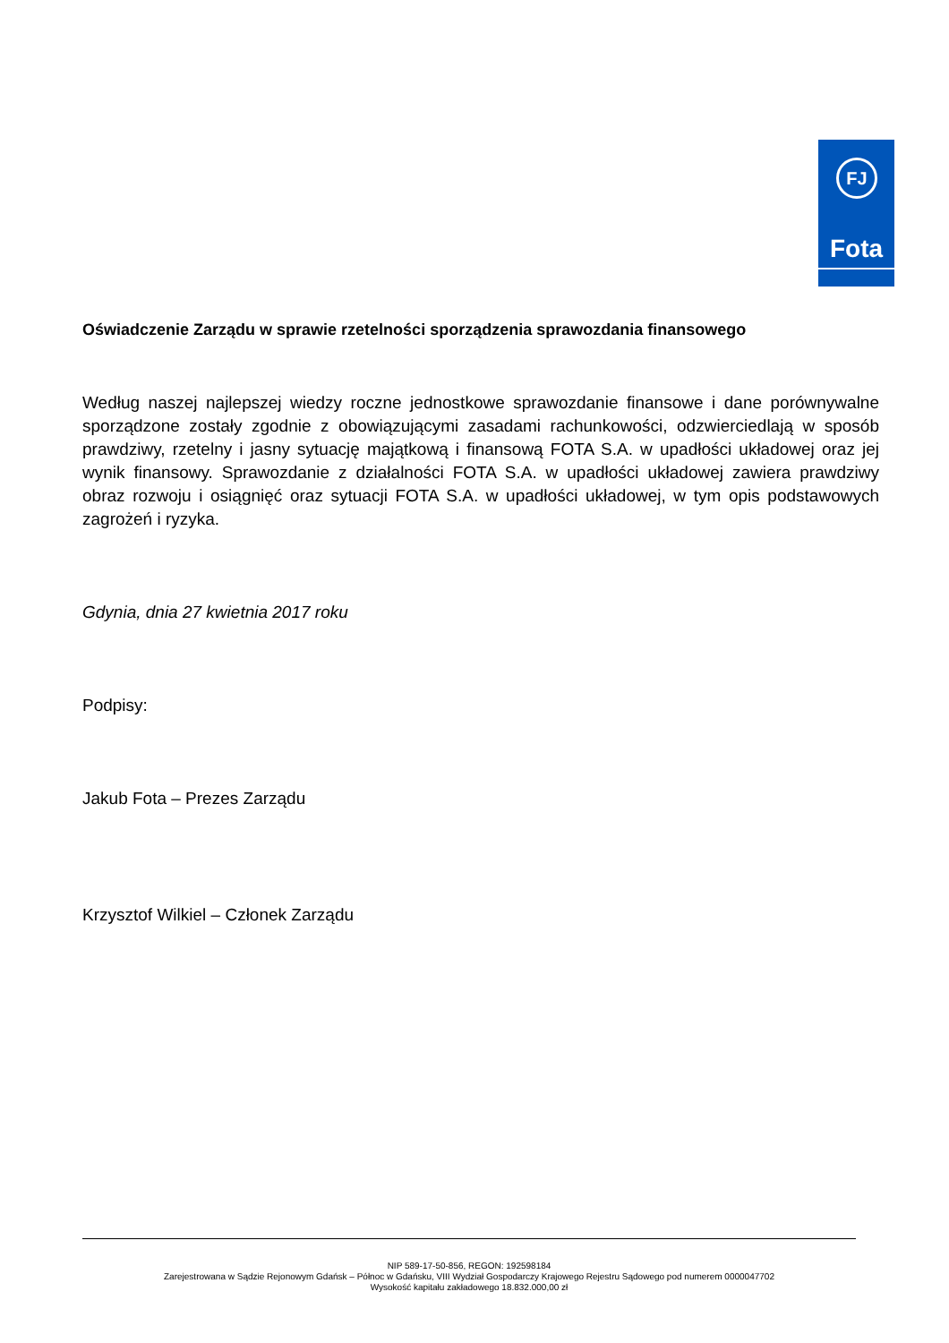FJ
Fota
Oświadczenie Zarządu w sprawie rzetelności sporządzenia sprawozdania finansowego
Według naszej najlepszej wiedzy roczne jednostkowe sprawozdanie finansowe i dane porównywalne sporządzone zostały zgodnie z obowiązującymi zasadami rachunkowości, odzwierciedlają w sposób prawdziwy, rzetelny i jasny sytuację majątkową i finansową FOTA S.A. w upadłości układowej oraz jej wynik finansowy. Sprawozdanie z działalności FOTA S.A. w upadłości układowej zawiera prawdziwy obraz rozwoju i osiągnięć oraz sytuacji FOTA S.A. w upadłości układowej, w tym opis podstawowych zagrożeń i ryzyka.
Gdynia, dnia 27 kwietnia 2017 roku
Podpisy:
Jakub Fota – Prezes Zarządu
Krzysztof Wilkiel – Członek Zarządu
NIP 589-17-50-856, REGON: 192598184
Zarejestrowana w Sądzie Rejonowym Gdańsk – Północ w Gdańsku, VIII Wydział Gospodarczy Krajowego Rejestru Sądowego pod numerem 0000047702
Wysokość kapitału zakładowego 18.832.000,00 zł